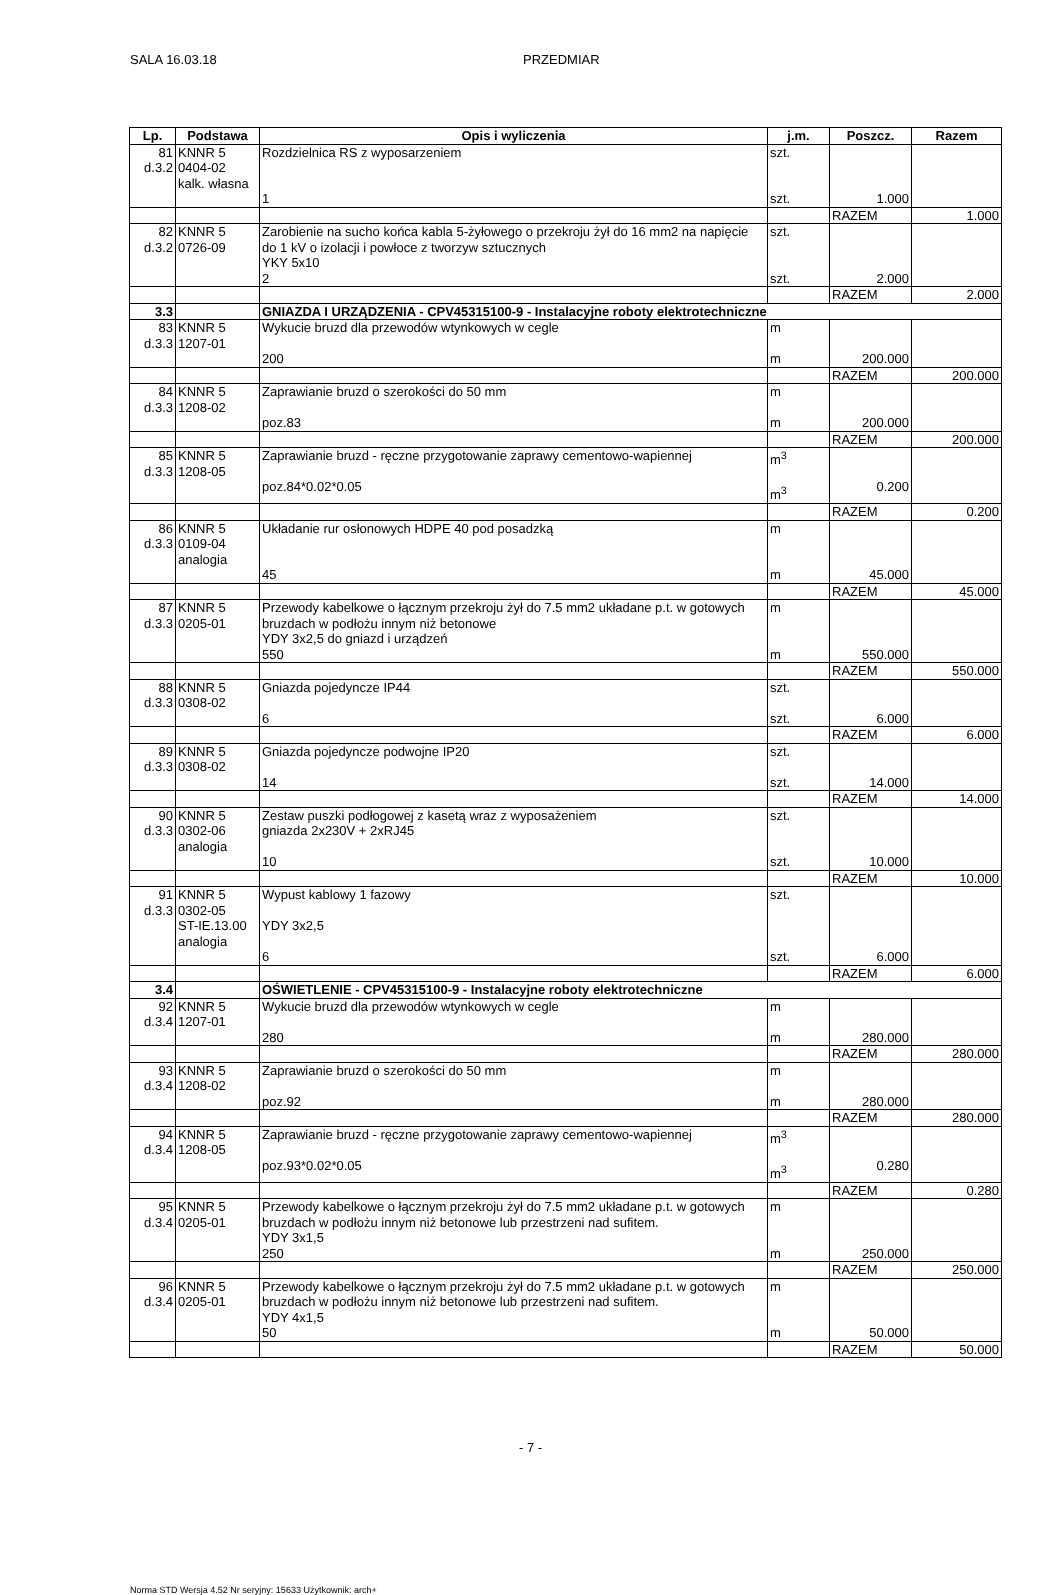SALA 16.03.18 PRZEDMIAR
| Lp. | Podstawa | Opis i wyliczenia | j.m. | Poszcz. | Razem |
| --- | --- | --- | --- | --- | --- |
| 81 d.3.2 | KNNR 5 0404-02 kalk. własna | Rozdzielnica RS z wyposarzeniem 1 | szt. szt. | 1.000 | |
| | | | | RAZEM | 1.000 |
| 82 d.3.2 | KNNR 5 0726-09 | Zarobienie na sucho końca kabla 5-żyłowego o przekroju żył do 16 mm2 na napięcie do 1 kV o izolacji i powłoce z tworzyw sztucznych YKY 5x10 2 | szt. szt. | 2.000 | |
| | | | | RAZEM | 2.000 |
| 3.3 | | GNIAZDA I URZĄDZENIA - CPV45315100-9 - Instalacyjne roboty elektrotechniczne | | | |
| 83 d.3.3 | KNNR 5 1207-01 | Wykucie bruzd dla przewodów wtynkowych w cegle 200 | m m | 200.000 | |
| | | | | RAZEM | 200.000 |
| 84 d.3.3 | KNNR 5 1208-02 | Zaprawianie bruzd o szerokości do 50 mm poz.83 | m m | 200.000 | |
| | | | | RAZEM | 200.000 |
| 85 d.3.3 | KNNR 5 1208-05 | Zaprawianie bruzd - ręczne przygotowanie zaprawy cementowo-wapiennej poz.84*0.02*0.05 | m<sup>3</sup> m<sup>3</sup> | 0.200 | |
| | | | | RAZEM | 0.200 |
| 86 d.3.3 | KNNR 5 0109-04 analogia | Układanie rur osłonowych HDPE 40 pod posadzką 45 | m m | 45.000 | |
| | | | | RAZEM | 45.000 |
| 87 d.3.3 | KNNR 5 0205-01 | Przewody kabelkowe o łącznym przekroju żył do 7.5 mm2 układane p.t. w gotowych bruzdach w podłożu innym niż betonowe YDY 3x2,5 do gniazd i urządzeń 550 | m m | 550.000 | |
| | | | | RAZEM | 550.000 |
| 88 d.3.3 | KNNR 5 0308-02 | Gniazda pojedyncze IP44 6 | szt. szt. | 6.000 | |
| | | | | RAZEM | 6.000 |
| 89 d.3.3 | KNNR 5 0308-02 | Gniazda pojedyncze podwojne IP20 14 | szt. szt. | 14.000 | |
| | | | | RAZEM | 14.000 |
| 90 d.3.3 | KNNR 5 0302-06 analogia | Zestaw puszki podłogowej z kasetą wraz z wyposażeniem gniazda 2x230V + 2xRJ45 10 | szt. szt. | 10.000 | |
| | | | | RAZEM | 10.000 |
| 91 d.3.3 | KNNR 5 0302-05 ST-IE.13.00 analogia | Wypust kablowy 1 fazowy YDY 3x2,5 6 | szt. szt. | 6.000 | |
| | | | | RAZEM | 6.000 |
| 3.4 | | OŚWIETLENIE - CPV45315100-9 - Instalacyjne roboty elektrotechniczne | | | |
| 92 d.3.4 | KNNR 5 1207-01 | Wykucie bruzd dla przewodów wtynkowych w cegle 280 | m m | 280.000 | |
| | | | | RAZEM | 280.000 |
| 93 d.3.4 | KNNR 5 1208-02 | Zaprawianie bruzd o szerokości do 50 mm poz.92 | m m | 280.000 | |
| | | | | RAZEM | 280.000 |
| 94 d.3.4 | KNNR 5 1208-05 | Zaprawianie bruzd - ręczne przygotowanie zaprawy cementowo-wapiennej poz.93*0.02*0.05 | m<sup>3</sup> m<sup>3</sup> | 0.280 | |
| | | | | RAZEM | 0.280 |
| 95 d.3.4 | KNNR 5 0205-01 | Przewody kabelkowe o łącznym przekroju żył do 7.5 mm2 układane p.t. w gotowych bruzdach w podłożu innym niż betonowe lub przestrzeni nad sufitem. YDY 3x1,5 250 | m m | 250.000 | |
| | | | | RAZEM | 250.000 |
| 96 d.3.4 | KNNR 5 0205-01 | Przewody kabelkowe o łącznym przekroju żył do 7.5 mm2 układane p.t. w gotowych bruzdach w podłożu innym niż betonowe lub przestrzeni nad sufitem. YDY 4x1,5 50 | m m | 50.000 | |
| | | | | RAZEM | 50.000 |
- 7 -
Norma STD Wersja 4.52 Nr seryjny: 15633 Użytkownik: arch+